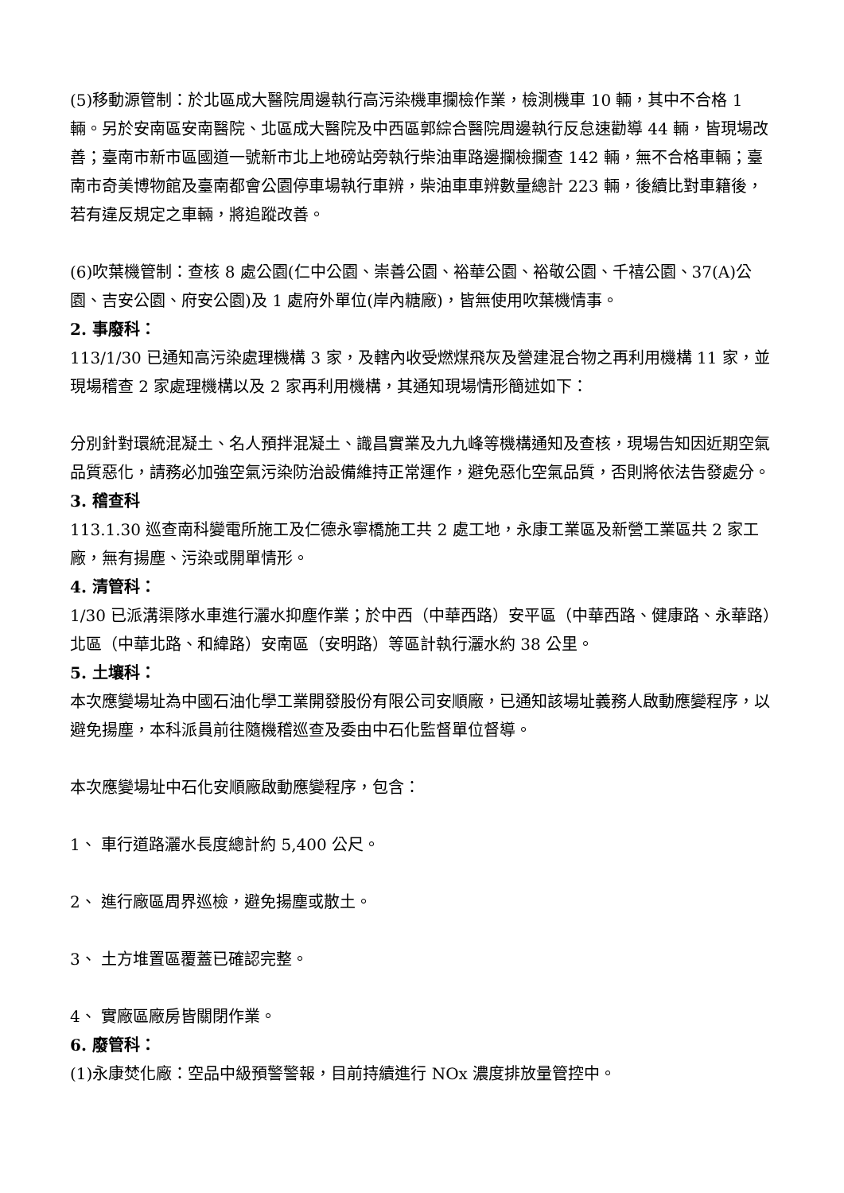(5)移動源管制：於北區成大醫院周邊執行高污染機車攔檢作業，檢測機車 10 輛，其中不合格 1 輛。另於安南區安南醫院、北區成大醫院及中西區郭綜合醫院周邊執行反怠速勸導 44 輛，皆現場改善；臺南市新市區國道一號新市北上地磅站旁執行柴油車路邊攔檢攔查 142 輛，無不合格車輛；臺南市奇美博物館及臺南都會公園停車場執行車辨，柴油車車辨數量總計 223 輛，後續比對車籍後，若有違反規定之車輛，將追蹤改善。
(6)吹葉機管制：查核 8 處公園(仁中公園、崇善公園、裕華公園、裕敬公園、千禧公園、37(A)公園、吉安公園、府安公園)及 1 處府外單位(岸內糖廠)，皆無使用吹葉機情事。
2. 事廢科：
113/1/30 已通知高污染處理機構 3 家，及轄內收受燃煤飛灰及營建混合物之再利用機構 11 家，並現場稽查 2 家處理機構以及 2 家再利用機構，其通知現場情形簡述如下：
分別針對環統混凝土、名人預拌混凝土、識昌實業及九九峰等機構通知及查核，現場告知因近期空氣品質惡化，請務必加強空氣污染防治設備維持正常運作，避免惡化空氣品質，否則將依法告發處分。
3. 稽查科
113.1.30 巡查南科變電所施工及仁德永寧橋施工共 2 處工地，永康工業區及新營工業區共 2 家工廠，無有揚塵、污染或開單情形。
4. 清管科：
1/30 已派溝渠隊水車進行灑水抑塵作業；於中西（中華西路）安平區（中華西路、健康路、永華路）北區（中華北路、和緯路）安南區（安明路）等區計執行灑水約 38 公里。
5. 土壤科：
本次應變場址為中國石油化學工業開發股份有限公司安順廠，已通知該場址義務人啟動應變程序，以避免揚塵，本科派員前往隨機稽巡查及委由中石化監督單位督導。
本次應變場址中石化安順廠啟動應變程序，包含：
1、 車行道路灑水長度總計約 5,400 公尺。
2、 進行廠區周界巡檢，避免揚塵或散土。
3、 土方堆置區覆蓋已確認完整。
4、 實廠區廠房皆關閉作業。
6. 廢管科：
(1)永康焚化廠：空品中級預警警報，目前持續進行 NOx 濃度排放量管控中。